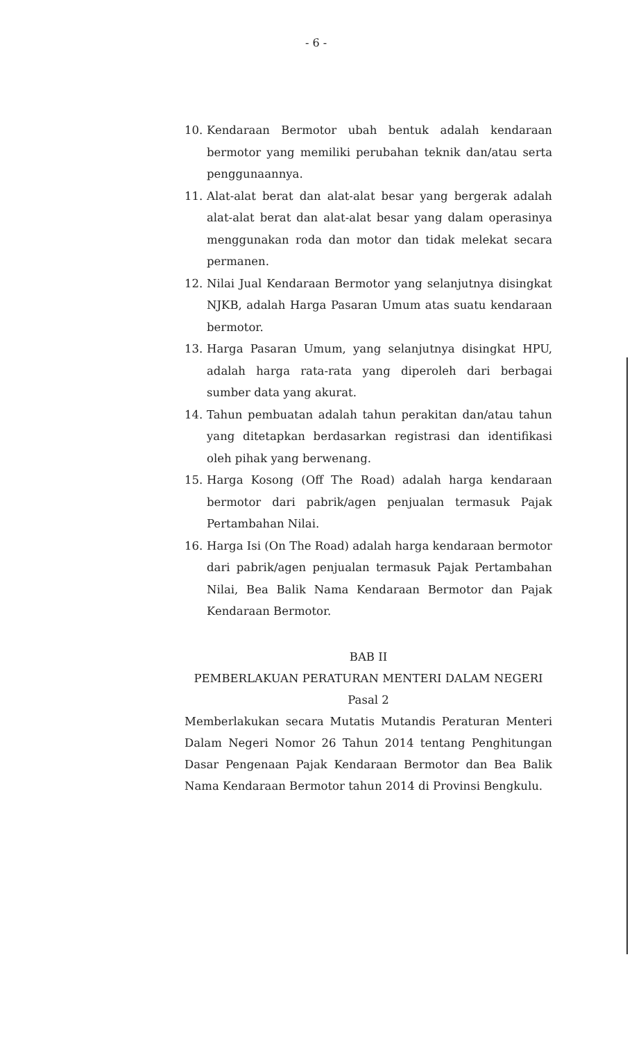- 6 -
10. Kendaraan Bermotor ubah bentuk adalah kendaraan bermotor yang memiliki perubahan teknik dan/atau serta penggunaannya.
11. Alat-alat berat dan alat-alat besar yang bergerak adalah alat-alat berat dan alat-alat besar yang dalam operasinya menggunakan roda dan motor dan tidak melekat secara permanen.
12. Nilai Jual Kendaraan Bermotor yang selanjutnya disingkat NJKB, adalah Harga Pasaran Umum atas suatu kendaraan bermotor.
13. Harga Pasaran Umum, yang selanjutnya disingkat HPU, adalah harga rata-rata yang diperoleh dari berbagai sumber data yang akurat.
14. Tahun pembuatan adalah tahun perakitan dan/atau tahun yang ditetapkan berdasarkan registrasi dan identifikasi oleh pihak yang berwenang.
15. Harga Kosong (Off The Road) adalah harga kendaraan bermotor dari pabrik/agen penjualan termasuk Pajak Pertambahan Nilai.
16. Harga Isi (On The Road) adalah harga kendaraan bermotor dari pabrik/agen penjualan termasuk Pajak Pertambahan Nilai, Bea Balik Nama Kendaraan Bermotor dan Pajak Kendaraan Bermotor.
BAB II
PEMBERLAKUAN PERATURAN MENTERI DALAM NEGERI
Pasal 2
Memberlakukan secara Mutatis Mutandis Peraturan Menteri Dalam Negeri Nomor 26 Tahun 2014 tentang Penghitungan Dasar Pengenaan Pajak Kendaraan Bermotor dan Bea Balik Nama Kendaraan Bermotor tahun 2014 di Provinsi Bengkulu.